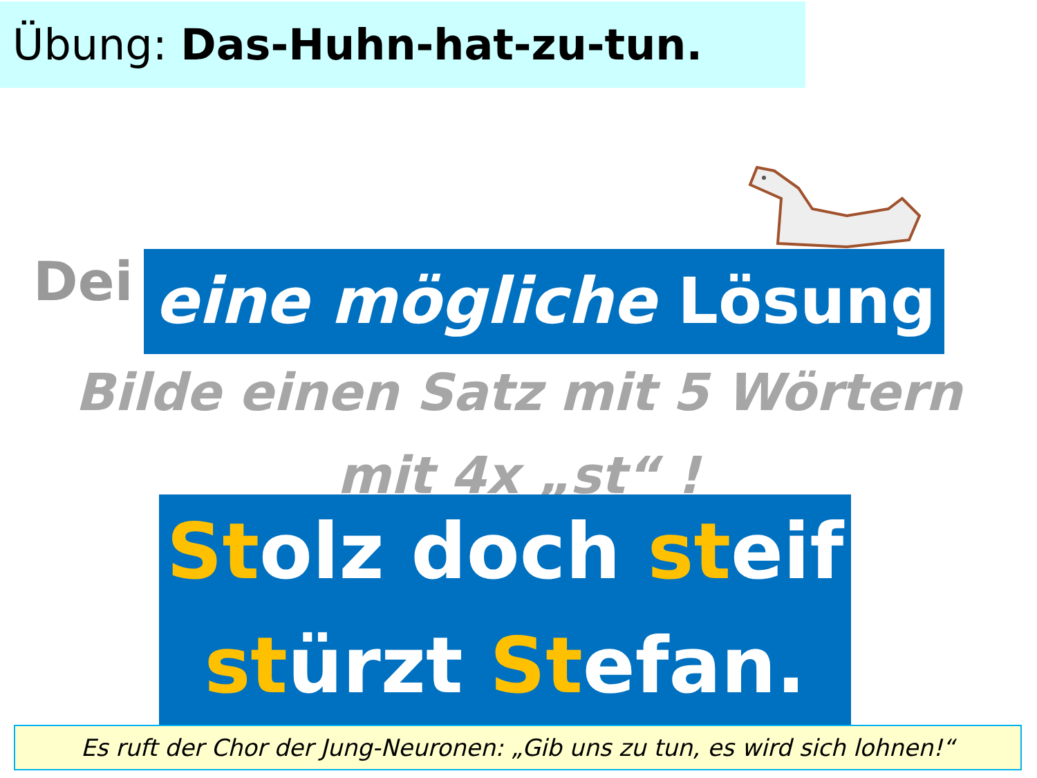Übung: Das-Huhn-hat-zu-tun.
Dei eine mögliche Lösung
Bilde einen Satz mit 5 Wörtern
mit 4x „st“ !
Stolz doch steif
stürzt Stefan.
Es ruft der Chor der Jung-Neuronen: „Gib uns zu tun, es wird sich lohnen!“